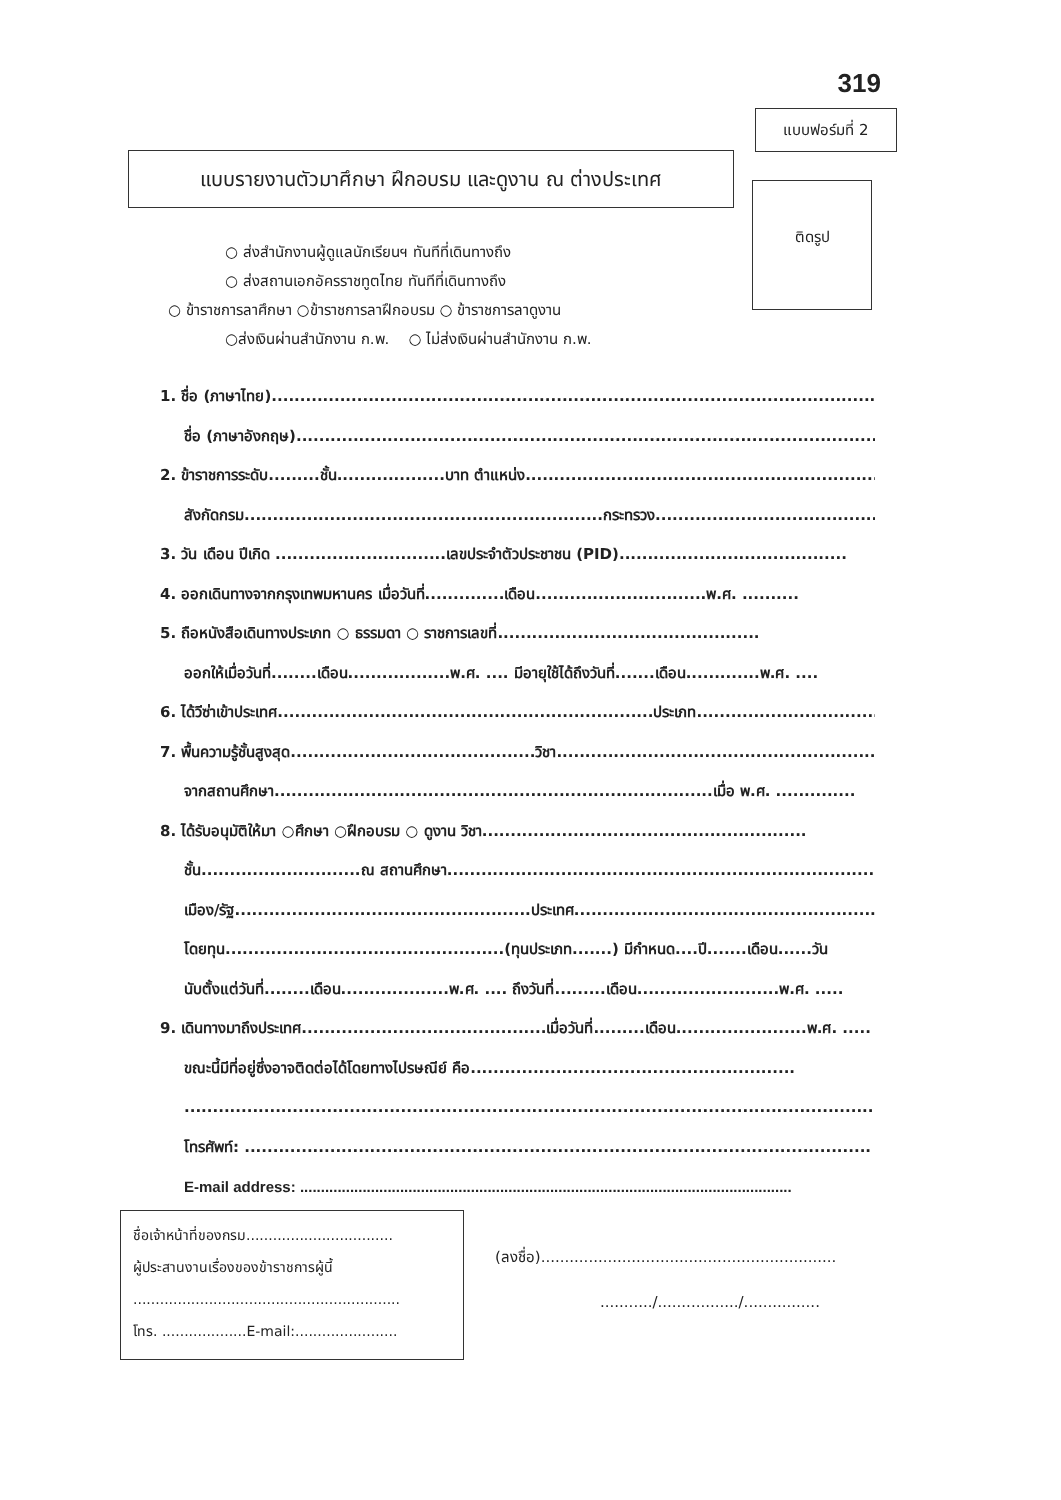319
แบบฟอร์มที่ 2
แบบรายงานตัวมาศึกษา ฝึกอบรม และดูงาน ณ ต่างประเทศ
ติดรูป
○ ส่งสำนักงานผู้ดูแลนักเรียนฯ ทันทีที่เดินทางถึง
○ ส่งสถานเอกอัครราชทูตไทย ทันทีที่เดินทางถึง
○ ข้าราชการลาศึกษา ○ข้าราชการลาฝึกอบรม ○ ข้าราชการลาดูงาน
○ส่งเงินผ่านสำนักงาน ก.พ. ○ ไม่ส่งเงินผ่านสำนักงาน ก.พ.
1. ชื่อ (ภาษาไทย)..............................................................................................................
ชื่อ (ภาษาอังกฤษ).........................................................................................................
2. ข้าราชการระดับ.........ชั้น...................บาท ตำแหน่ง...................................................................
สังกัดกรม...............................................................กระทรวง.........................................
3. วัน เดือน ปีเกิด ..............................เลขประจำตัวประชาชน (PID)........................................
4. ออกเดินทางจากกรุงเทพมหานคร เมื่อวันที่..............เดือน..............................พ.ศ. ..........
5. ถือหนังสือเดินทางประเภท ○ ธรรมดา ○ ราชการเลขที่..............................................
ออกให้เมื่อวันที่........เดือน..................พ.ศ. .... มีอายุใช้ได้ถึงวันที่.......เดือน.............พ.ศ. ....
6. ได้วีซ่าเข้าประเทศ..................................................................ประเภท..................................
7. พื้นความรู้ชั้นสูงสุด...........................................วิชา..........................................................
จากสถานศึกษา.............................................................................เมื่อ พ.ศ. ..............
8. ได้รับอนุมัติให้มา ○ศึกษา ○ฝึกอบรม ○ ดูงาน วิชา.........................................................
ชั้น............................ณ สถานศึกษา.................................................................................
เมือง/รัฐ....................................................ประเทศ..........................................................
โดยทุน.................................................(ทุนประเภท.......) มีกำหนด....ปี.......เดือน......วัน
นับตั้งแต่วันที่........เดือน...................พ.ศ. .... ถึงวันที่.........เดือน.........................พ.ศ. .....
9. เดินทางมาถึงประเทศ...........................................เมื่อวันที่.........เดือน.......................พ.ศ. .....
ขณะนี้มีที่อยู่ซึ่งอาจติดต่อได้โดยทางไปรษณีย์ คือ.........................................................
..............................................................................................................................
โทรศัพท์: ..............................................................................................................
E-mail address: ......................................................................................................................
ชื่อเจ้าหน้าที่ของกรม.................................
ผู้ประสานงานเรื่องของข้าราชการผู้นี้
............................................................
โทร. ...................E-mail:.......................
(ลงชื่อ)..............................................................
.........../................./................